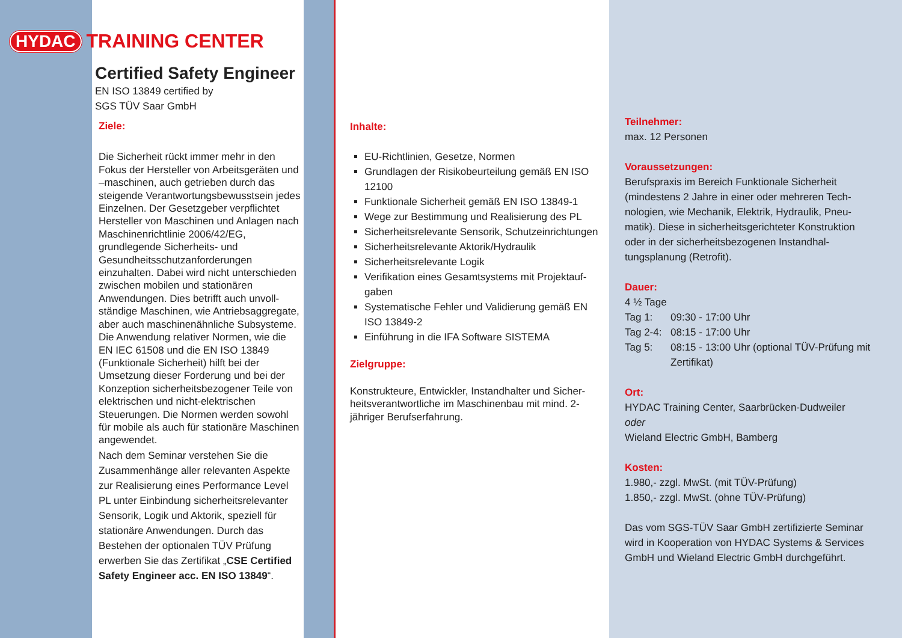HYDAC TRAINING CENTER
Certified Safety Engineer
EN ISO 13849 certified by
SGS TÜV Saar GmbH
Ziele:
Die Sicherheit rückt immer mehr in den Fokus der Hersteller von Arbeitsgeräten und –maschinen, auch getrieben durch das steigende Verantwortungsbewusst­sein jedes Einzelnen. Der Gesetzgeber verpflichtet Hersteller von Maschinen und Anlagen nach Maschinenrichtlinie 2006/42/EG, grundlegende Sicherheits- und Gesundheitsschutzanforderungen einzuhalten. Dabei wird nicht unterschie­den zwischen mobilen und stationären Anwendungen. Dies betrifft auch unvoll­ständige Maschinen, wie Antriebsaggre­gate, aber auch maschinenähnliche Subsysteme. Die Anwendung relativer Normen, wie die EN IEC 61508 und die EN ISO 13849 (Funktionale Sicherheit) hilft bei der Umsetzung dieser Forderung und bei der Konzeption sicherheitsbezo­gener Teile von elektrischen und nicht-elektrischen Steuerungen. Die Normen werden sowohl für mobile als auch für stationäre Maschinen angewendet.
Nach dem Seminar verstehen Sie die Zusammenhänge aller relevanten Aspekte zur Realisierung eines Perfor­mance Level PL unter Einbindung sicherheitsrelevanter Sensorik, Logik und Aktorik, speziell für stationäre Anwen­dungen. Durch das Bestehen der optio­nalen TÜV Prüfung erwerben Sie das Zertifikat „CSE Certified Safety Engineer acc. EN ISO 13849“.
Inhalte:
EU-Richtlinien, Gesetze, Normen
Grundlagen der Risikobeurteilung gemäß EN ISO 12100
Funktionale Sicherheit gemäß EN ISO 13849-1
Wege zur Bestimmung und Realisierung des PL
Sicherheitsrelevante Sensorik, Schutzeinrich­tungen
Sicherheitsrelevante Aktorik/Hydraulik
Sicherheitsrelevante Logik
Verifikation eines Gesamtsystems mit Projektauf­gaben
Systematische Fehler und Validierung gemäß EN ISO 13849-2
Einführung in die IFA Software SISTEMA
Zielgruppe:
Konstrukteure, Entwickler, Instandhalter und Sicher­heitsverantwortliche im Maschinenbau mit mind. 2-jähriger Berufserfahrung.
Teilnehmer:
max. 12 Personen
Voraussetzungen:
Berufspraxis im Bereich Funktionale Sicherheit (mindestens 2 Jahre in einer oder mehreren Tech­nologien, wie Mechanik, Elektrik, Hydraulik, Pneu­matik). Diese in sicherheitsgerichteter Konstruktion oder in der sicherheitsbezogenen Instandhal­tungsplanung (Retrofit).
Dauer:
4 ½ Tage
Tag 1: 09:30 - 17:00 Uhr Tag 2-4: 08:15 - 17:00 Uhr Tag 5: 08:15 - 13:00 Uhr (optional TÜV-Prüfung mit Zertifikat)
Ort:
HYDAC Training Center, Saarbrücken-Dudweiler
oder
Wieland Electric GmbH, Bamberg
Kosten:
1.980,- zzgl. MwSt. (mit TÜV-Prüfung)
1.850,- zzgl. MwSt. (ohne TÜV-Prüfung)
Das vom SGS-TÜV Saar GmbH zertifizierte Seminar wird in Kooperation von HYDAC Systems & Services GmbH und Wieland Electric GmbH durch­geführt.